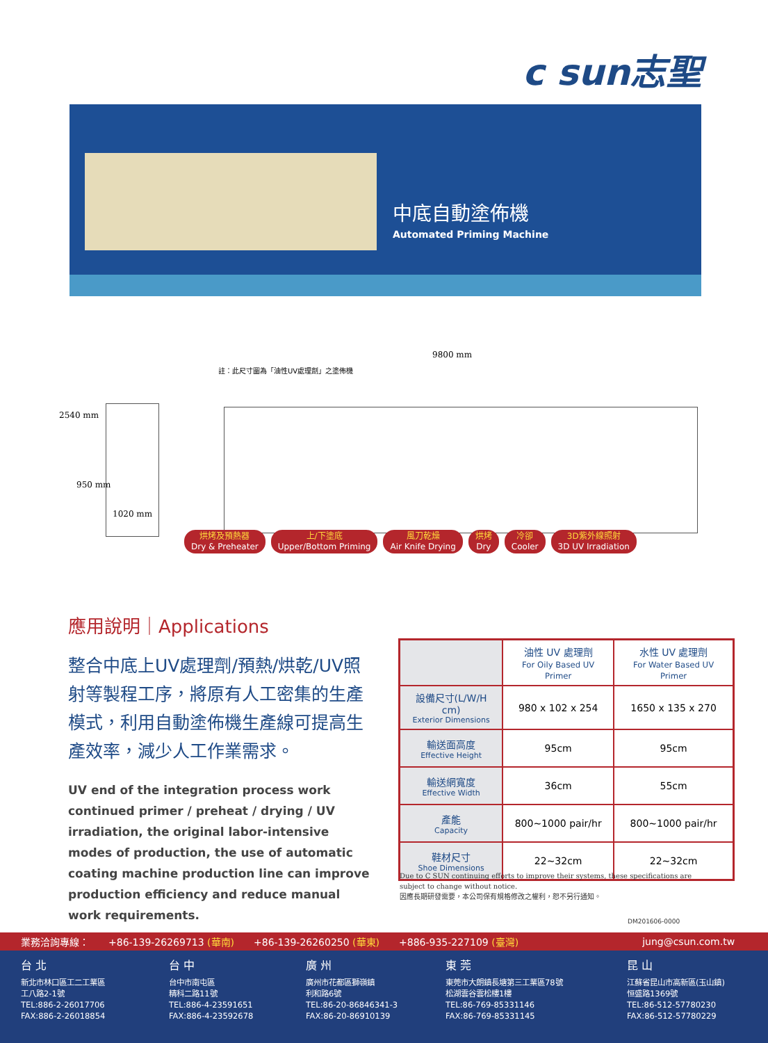c sun志聖
中底自動塗佈機
Automated Priming Machine
9800 mm
註：此尺寸圖為「油性UV處理劑」之塗佈機
2540 mm
950 mm
1020 mm
烘烤及預熱器
Dry & Preheater
上/下塗底
Upper/Bottom Priming
風刀乾燥
Air Knife Drying
烘烤
Dry
冷卻
Cooler
3D紫外線照射
3D UV Irradiation
應用說明｜Applications
整合中底上UV處理劑/預熱/烘乾/UV照射等製程工序，將原有人工密集的生產模式，利用自動塗佈機生產線可提高生產效率，減少人工作業需求。
UV end of the integration process work continued primer / preheat / drying / UV irradiation, the original labor-intensive modes of production, the use of automatic coating machine production line can improve production efficiency and reduce manual work requirements.
| | 油性 UV 處理劑 For Oily Based UV Primer | 水性 UV 處理劑 For Water Based UV Primer |
| --- | --- | --- |
| 設備尺寸(L/W/H cm) Exterior Dimensions | 980 x 102 x 254 | 1650 x 135 x 270 |
| 輸送面高度 Effective Height | 95cm | 95cm |
| 輸送網寬度 Effective Width | 36cm | 55cm |
| 產能 Capacity | 800~1000 pair/hr | 800~1000 pair/hr |
| 鞋材尺寸 Shoe Dimensions | 22~32cm | 22~32cm |
Due to C SUN continuing efforts to improve their systems, these specifications are subject to change without notice.
因應長期研發需要，本公司保有規格修改之權利，恕不另行通知。
DM201606-0000
業務洽詢專線： +86-139-26269713 (華南) +86-139-26260250 (華東) +886-935-227109 (臺灣) jung@csun.com.tw
台 北
新北市林口區工二工業區
工八路2-1號
TEL:886-2-26017706
FAX:886-2-26018854
台 中
台中市南屯區
精科二路11號
TEL:886-4-23591651
FAX:886-4-23592678
廣 州
廣州市花都區獅嶺鎮
利和路6號
TEL:86-20-86846341-3
FAX:86-20-86910139
東 莞
東莞市大朗鎮長塘第三工業區78號
松湖雲谷雲松樓1樓
TEL:86-769-85331146
FAX:86-769-85331145
昆 山
江蘇省昆山市高新區(玉山鎮)
恒盛路1369號
TEL:86-512-57780230
FAX:86-512-57780229